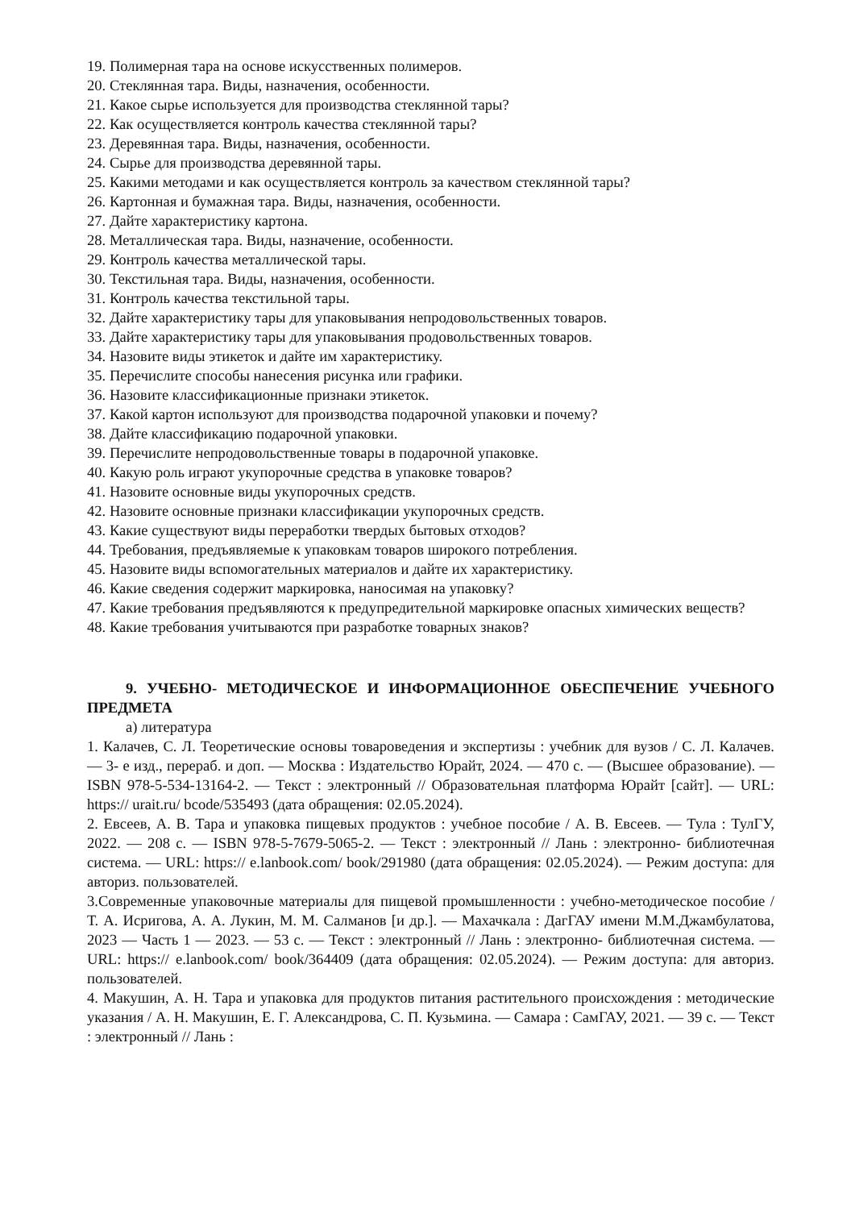19. Полимерная тара на основе искусственных полимеров.
20. Стеклянная тара. Виды, назначения, особенности.
21. Какое сырье используется для производства стеклянной тары?
22. Как осуществляется контроль качества стеклянной тары?
23. Деревянная тара. Виды, назначения, особенности.
24. Сырье для производства деревянной тары.
25. Какими методами и как осуществляется контроль за качеством стеклянной тары?
26. Картонная и бумажная тара. Виды, назначения, особенности.
27. Дайте характеристику картона.
28. Металлическая тара. Виды, назначение, особенности.
29. Контроль качества металлической тары.
30. Текстильная тара. Виды, назначения, особенности.
31. Контроль качества текстильной тары.
32. Дайте характеристику тары для упаковывания непродовольственных товаров.
33. Дайте характеристику тары для упаковывания продовольственных товаров.
34. Назовите виды этикеток и дайте им характеристику.
35. Перечислите способы нанесения рисунка или графики.
36. Назовите классификационные признаки этикеток.
37. Какой картон используют для производства подарочной упаковки и почему?
38. Дайте классификацию подарочной упаковки.
39. Перечислите непродовольственные товары в подарочной упаковке.
40. Какую роль играют укупорочные средства в упаковке товаров?
41. Назовите основные виды укупорочных средств.
42. Назовите основные признаки классификации укупорочных средств.
43. Какие существуют виды переработки твердых бытовых отходов?
44. Требования, предъявляемые к упаковкам товаров широкого потребления.
45. Назовите виды вспомогательных материалов и дайте их характеристику.
46. Какие сведения содержит маркировка, наносимая на упаковку?
47. Какие требования предъявляются к предупредительной маркировке опасных химических веществ?
48. Какие требования учитываются при разработке товарных знаков?
9. УЧЕБНО- МЕТОДИЧЕСКОЕ И ИНФОРМАЦИОННОЕ ОБЕСПЕЧЕНИЕ УЧЕБНОГО ПРЕДМЕТА
а) литература
1. Калачев, С. Л. Теоретические основы товароведения и экспертизы : учебник для вузов / С. Л. Калачев. — 3- е изд., перераб. и доп. — Москва : Издательство Юрайт, 2024. — 470 с. — (Высшее образование). — ISBN 978-5-534-13164-2. — Текст : электронный // Образовательная платформа Юрайт [сайт]. — URL: https:// urait.ru/ bcode/535493 (дата обращения: 02.05.2024).
2. Евсеев, А. В. Тара и упаковка пищевых продуктов : учебное пособие / А. В. Евсеев. — Тула : ТулГУ, 2022. — 208 с. — ISBN 978-5-7679-5065-2. — Текст : электронный // Лань : электронно- библиотечная система. — URL: https:// e.lanbook.com/ book/291980 (дата обращения: 02.05.2024). — Режим доступа: для авториз. пользователей.
3.Современные упаковочные материалы для пищевой промышленности : учебно-методическое пособие / Т. А. Исригова, А. А. Лукин, М. М. Салманов [и др.]. — Махачкала : ДагГАУ имени М.М.Джамбулатова, 2023 — Часть 1 — 2023. — 53 с. — Текст : электронный // Лань : электронно- библиотечная система. — URL: https:// e.lanbook.com/ book/364409 (дата обращения: 02.05.2024). — Режим доступа: для авториз. пользователей.
4. Макушин, А. Н. Тара и упаковка для продуктов питания растительного происхождения : методические указания / А. Н. Макушин, Е. Г. Александрова, С. П. Кузьмина. — Самара : СамГАУ, 2021. — 39 с. — Текст : электронный // Лань :